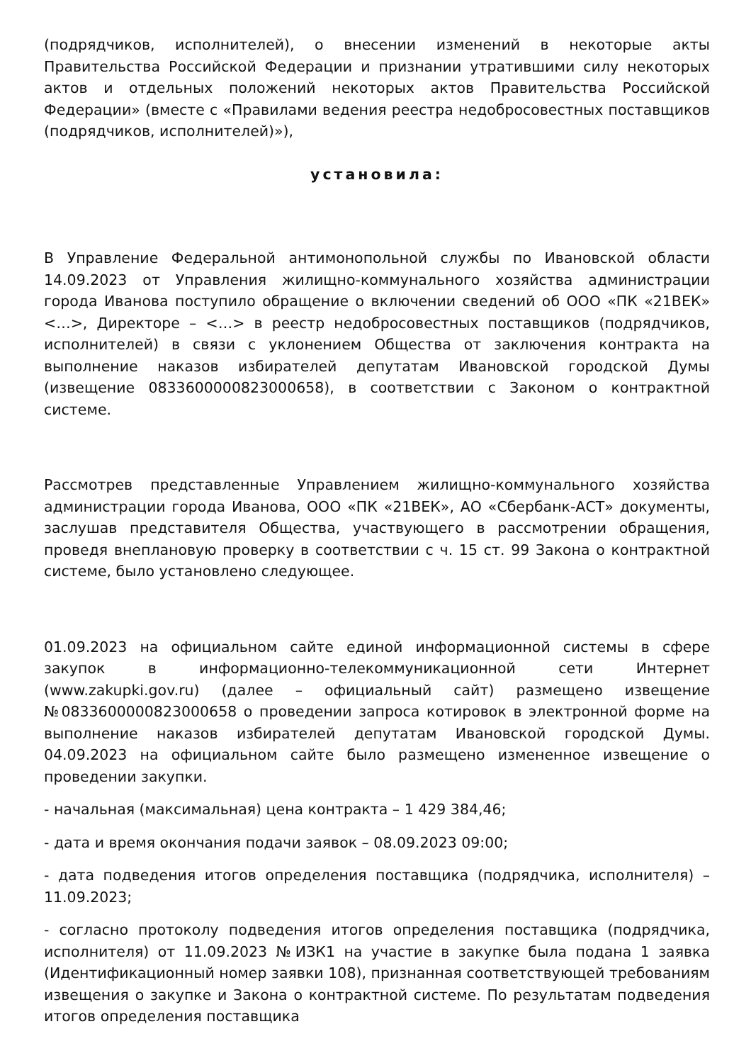(подрядчиков, исполнителей), о внесении изменений в некоторые акты Правительства Российской Федерации и признании утратившими силу некоторых актов и отдельных положений некоторых актов Правительства Российской Федерации» (вместе с «Правилами ведения реестра недобросовестных поставщиков (подрядчиков, исполнителей)»),
установила:
В Управление Федеральной антимонопольной службы по Ивановской области 14.09.2023 от Управления жилищно-коммунального хозяйства администрации города Иванова поступило обращение о включении сведений об ООО «ПК «21ВЕК» <…>, Директоре – <…> в реестр недобросовестных поставщиков (подрядчиков, исполнителей) в связи с уклонением Общества от заключения контракта на выполнение наказов избирателей депутатам Ивановской городской Думы (извещение 0833600000823000658), в соответствии с Законом о контрактной системе.
Рассмотрев представленные Управлением жилищно-коммунального хозяйства администрации города Иванова, ООО «ПК «21ВЕК», АО «Сбербанк-АСТ» документы, заслушав представителя Общества, участвующего в рассмотрении обращения, проведя внеплановую проверку в соответствии с ч. 15 ст. 99 Закона о контрактной системе, было установлено следующее.
01.09.2023 на официальном сайте единой информационной системы в сфере закупок в информационно-телекоммуникационной сети Интернет (www.zakupki.gov.ru) (далее – официальный сайт) размещено извещение №0833600000823000658 о проведении запроса котировок в электронной форме на выполнение наказов избирателей депутатам Ивановской городской Думы. 04.09.2023 на официальном сайте было размещено измененное извещение о проведении закупки.
- начальная (максимальная) цена контракта – 1 429 384,46;
- дата и время окончания подачи заявок – 08.09.2023 09:00;
- дата подведения итогов определения поставщика (подрядчика, исполнителя) – 11.09.2023;
- согласно протоколу подведения итогов определения поставщика (подрядчика, исполнителя) от 11.09.2023 №ИЗК1 на участие в закупке была подана 1 заявка (Идентификационный номер заявки 108), признанная соответствующей требованиям извещения о закупке и Закона о контрактной системе. По результатам подведения итогов определения поставщика